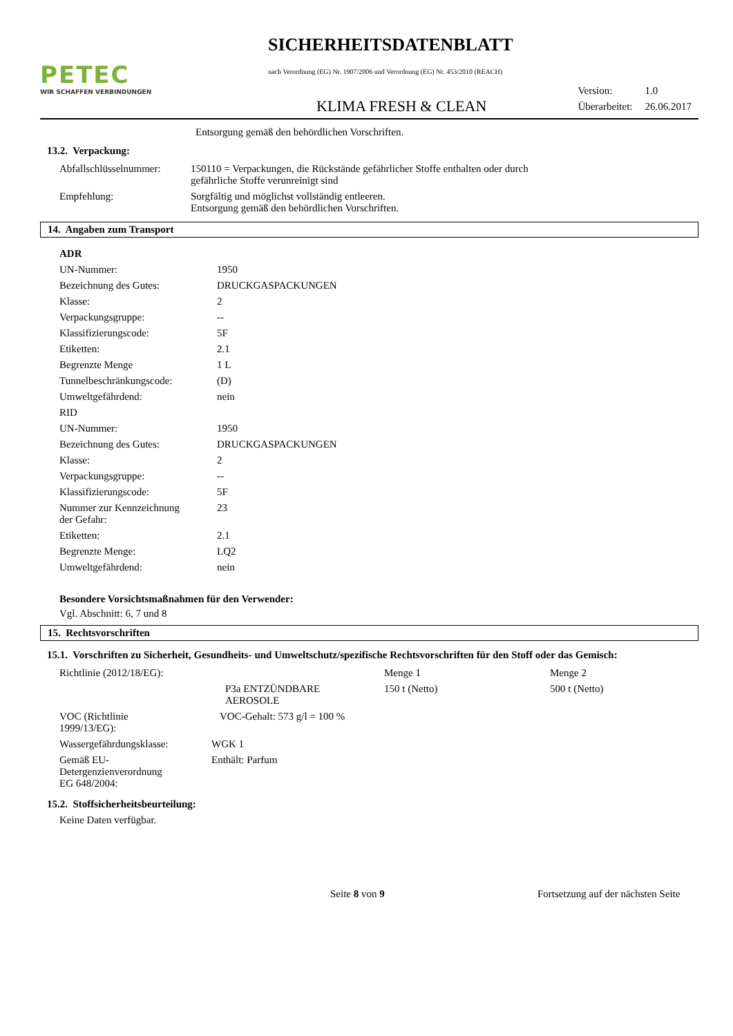PETEC
WIR SCHAFFEN VERBINDUNGEN
SICHERHEITSDATENBLATT
nach Verordnung (EG) Nr. 1907/2006 und Verordnung (EG) Nr. 453/2010 (REACH)
KLIMA FRESH & CLEAN
| Version: | 1.0 |
| Überarbeitet: | 26.06.2017 |
Entsorgung gemäß den behördlichen Vorschriften.
13.2. Verpackung:
| Abfallschlüsselnummer: | 150110 = Verpackungen, die Rückstände gefährlicher Stoffe enthalten oder durch gefährliche Stoffe verunreinigt sind |
| Empfehlung: | Sorgfältig und möglichst vollständig entleeren. Entsorgung gemäß den behördlichen Vorschriften. |
14. Angaben zum Transport
| ADR | |
| UN-Nummer: | 1950 |
| Bezeichnung des Gutes: | DRUCKGASPACKUNGEN |
| Klasse: | 2 |
| Verpackungsgruppe: | -- |
| Klassifizierungscode: | 5F |
| Etiketten: | 2.1 |
| Begrenzte Menge | 1 L |
| Tunnelbeschränkungscode: | (D) |
| Umweltgefährdend: | nein |
| RID | |
| UN-Nummer: | 1950 |
| Bezeichnung des Gutes: | DRUCKGASPACKUNGEN |
| Klasse: | 2 |
| Verpackungsgruppe: | -- |
| Klassifizierungscode: | 5F |
| Nummer zur Kennzeichnung der Gefahr: | 23 |
| Etiketten: | 2.1 |
| Begrenzte Menge: | LQ2 |
| Umweltgefährdend: | nein |
Besondere Vorsichtsmaßnahmen für den Verwender:
Vgl. Abschnitt: 6, 7 und 8
15. Rechtsvorschriften
15.1. Vorschriften zu Sicherheit, Gesundheits- und Umweltschutz/spezifische Rechtsvorschriften für den Stoff oder das Gemisch:
| Richtlinie (2012/18/EG): | | Menge 1 | Menge 2 |
| | P3a ENTZÜNDBARE AEROSOLE | 150 t (Netto) | 500 t (Netto) |
| VOC (Richtlinie 1999/13/EG): | VOC-Gehalt: 573 g/l = 100 % | | |
| Wassergefährdungsklasse: | WGK 1 | | |
| Gemäß EU- Detergenzienverordnung EG 648/2004: | Enthält: Parfum | | |
15.2. Stoffsicherheitsbeurteilung:
Keine Daten verfügbar.
Seite 8 von 9 Fortsetzung auf der nächsten Seite